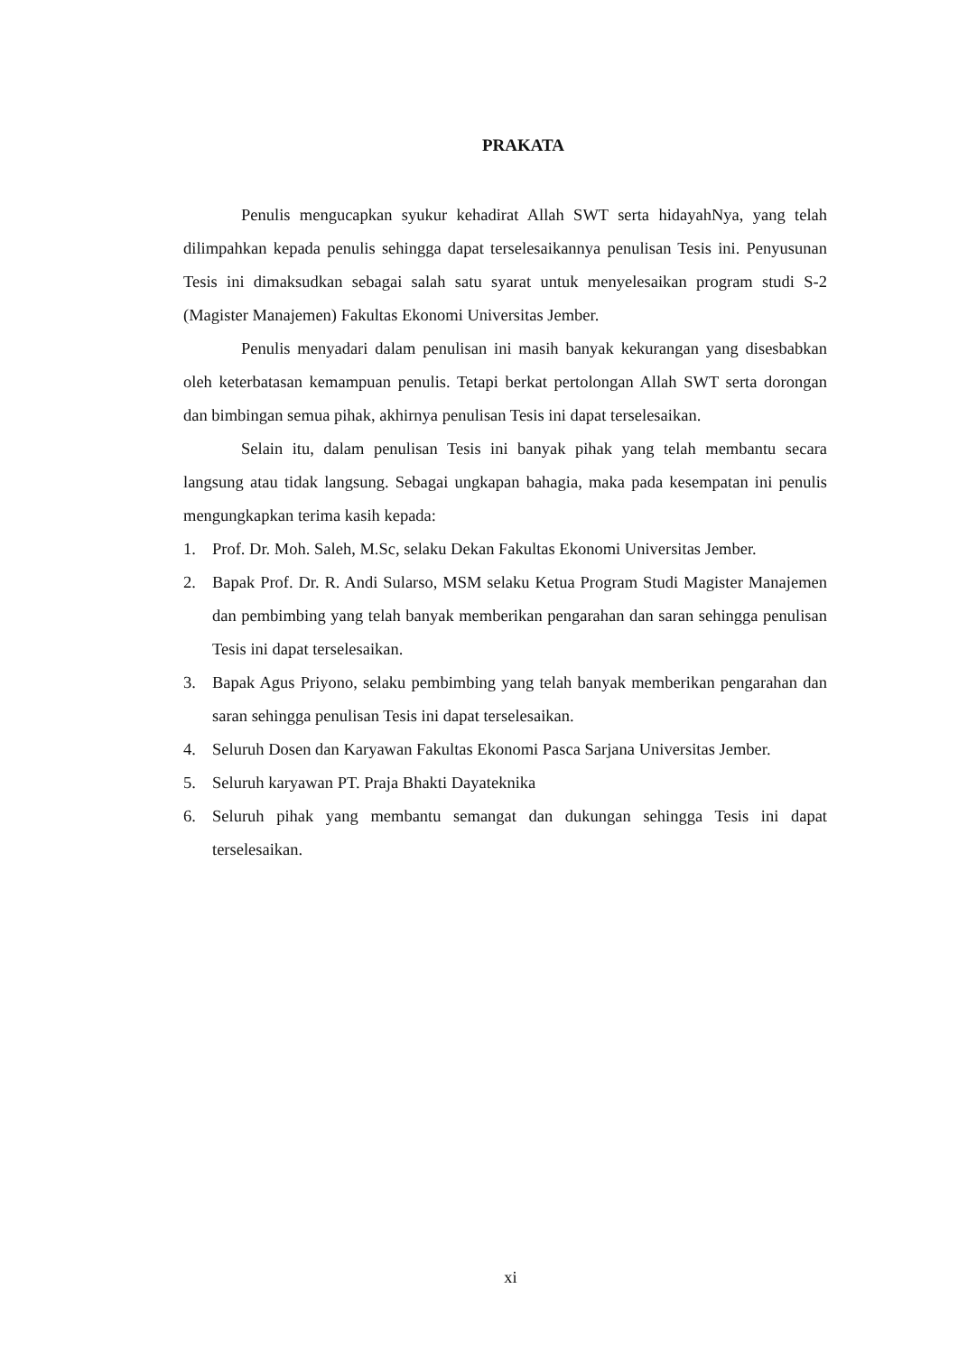PRAKATA
Penulis mengucapkan syukur kehadirat Allah SWT serta hidayahNya, yang telah dilimpahkan kepada penulis sehingga dapat terselesaikannya penulisan Tesis ini. Penyusunan Tesis ini dimaksudkan sebagai salah satu syarat untuk menyelesaikan program studi S-2 (Magister Manajemen) Fakultas Ekonomi Universitas Jember.
Penulis menyadari dalam penulisan ini masih banyak kekurangan yang disesbabkan oleh keterbatasan kemampuan penulis. Tetapi berkat pertolongan Allah SWT serta dorongan dan bimbingan semua pihak, akhirnya penulisan Tesis ini dapat terselesaikan.
Selain itu, dalam penulisan Tesis ini banyak pihak yang telah membantu secara langsung atau tidak langsung. Sebagai ungkapan bahagia, maka pada kesempatan ini penulis mengungkapkan terima kasih kepada:
1. Prof. Dr. Moh. Saleh, M.Sc, selaku Dekan Fakultas Ekonomi Universitas Jember.
2. Bapak Prof. Dr. R. Andi Sularso, MSM selaku Ketua Program Studi Magister Manajemen dan pembimbing yang telah banyak memberikan pengarahan dan saran sehingga penulisan Tesis ini dapat terselesaikan.
3. Bapak Agus Priyono, selaku pembimbing yang telah banyak memberikan pengarahan dan saran sehingga penulisan Tesis ini dapat terselesaikan.
4. Seluruh Dosen dan Karyawan Fakultas Ekonomi Pasca Sarjana Universitas Jember.
5. Seluruh karyawan PT. Praja Bhakti Dayateknika
6. Seluruh pihak yang membantu semangat dan dukungan sehingga Tesis ini dapat terselesaikan.
xi